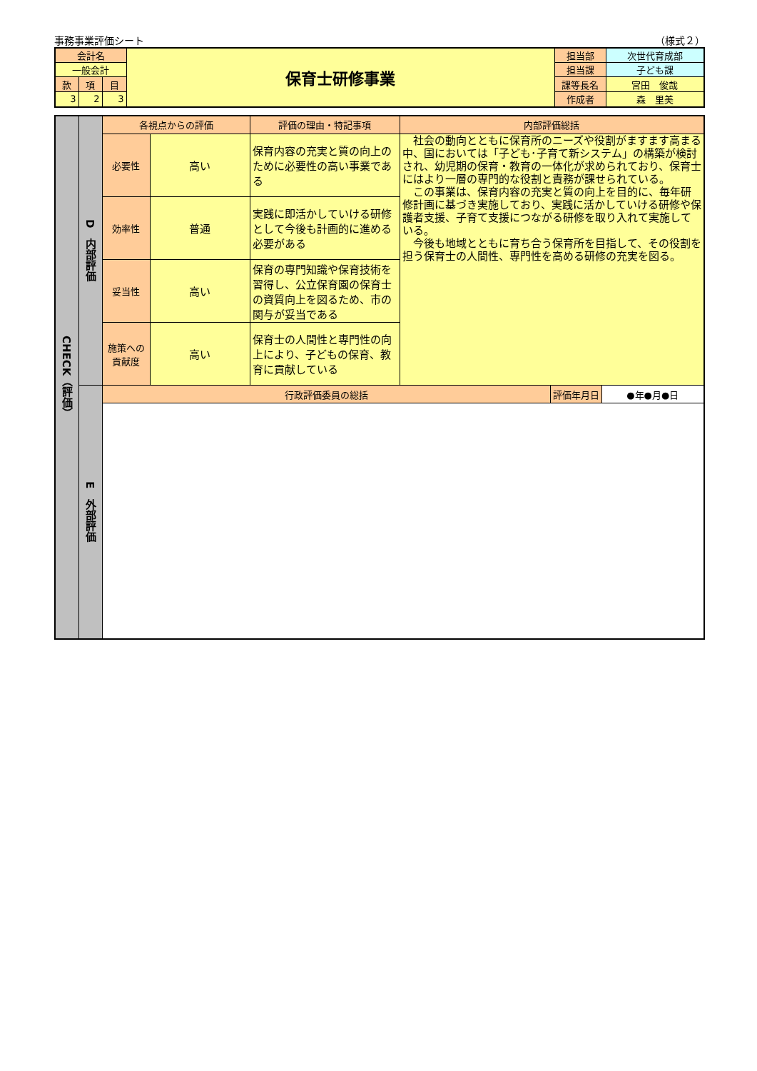事務事業評価シート （様式２）
| 会計名 | | | 保育士研修事業 | 担当部 | 次世代育成部 |
| 一般会計 | | | | 担当課 | 子ども課 |
| 款 | 項 | 目 | | 課等長名 | 宮田 俊哉 |
| 3 | 2 | 3 | | 作成者 | 森 里美 |
| CHECK（評価） | D 内部評価 | 各視点からの評価 | | 評価の理由・特記事項 | 内部評価総括 | | |
| | | 必要性 | 高い | 保育内容の充実と質の向上のために必要性の高い事業である | 社会の動向とともに保育所のニーズや役割がますます高まる中、国においては「子ども･子育て新システム」の構築が検討され、幼児期の保育・教育の一体化が求められており、保育士にはより一層の専門的な役割と責務が課せられている。 この事業は、保育内容の充実と質の向上を目的に、毎年研修計画に基づき実施しており、実践に活かしていける研修や保護者支援、子育て支援につながる研修を取り入れて実施している。 今後も地域とともに育ち合う保育所を目指して、その役割を担う保育士の人間性、専門性を高める研修の充実を図る。 | | |
| | | 効率性 | 普通 | 実践に即活かしていける研修として今後も計画的に進める必要がある | | | |
| | | 妥当性 | 高い | 保育の専門知識や保育技術を習得し、公立保育園の保育士の資質向上を図るため、市の関与が妥当である | | | |
| | | 施策への貢献度 | 高い | 保育士の人間性と専門性の向上により、子どもの保育、教育に貢献している | | | |
| | E 外部評価 | 行政評価委員の総括 | | | | 評価年月日 | ●年●月●日 |